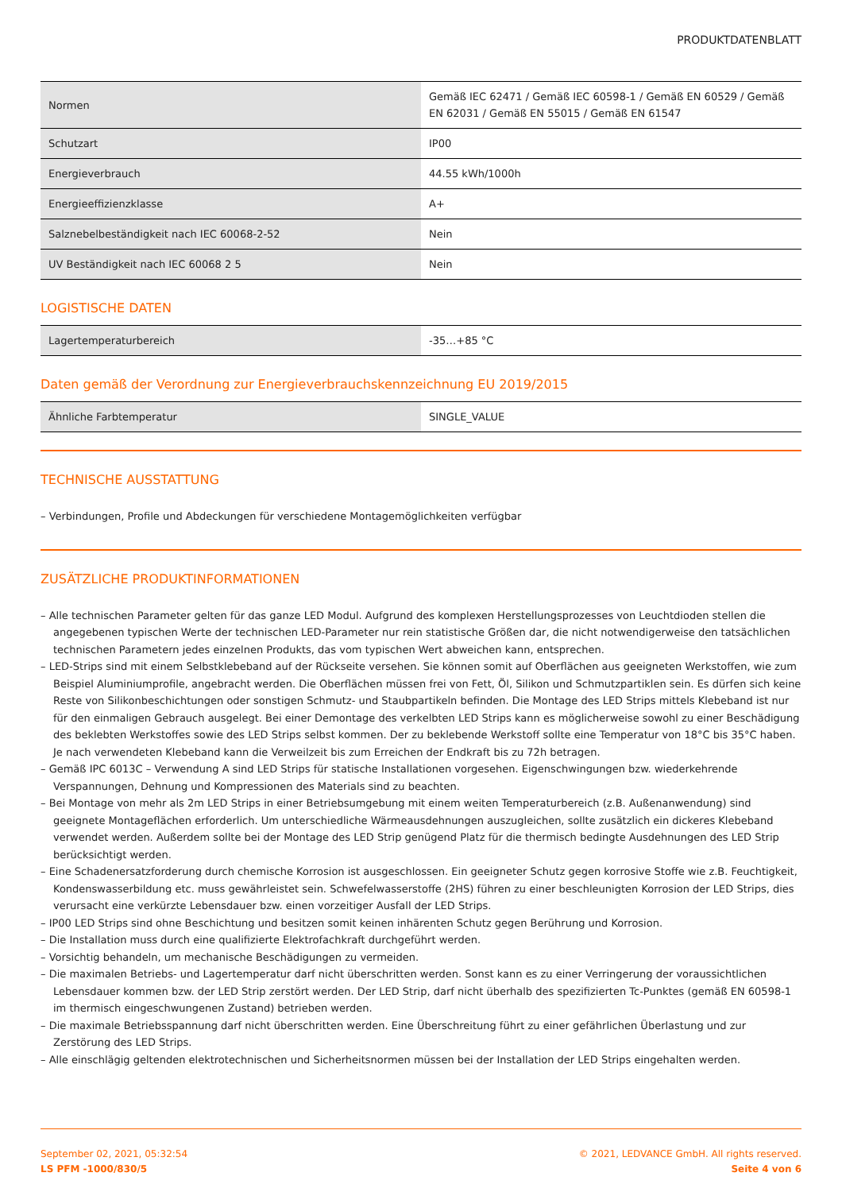PRODUKTDATENBLATT
| Normen | Gemäß IEC 62471 / Gemäß IEC 60598-1 / Gemäß EN 60529 / Gemäß EN 62031 / Gemäß EN 55015 / Gemäß EN 61547 |
| Schutzart | IP00 |
| Energieverbrauch | 44.55 kWh/1000h |
| Energieeffizienzklasse | A+ |
| Salznebelbeständigkeit nach IEC 60068-2-52 | Nein |
| UV Beständigkeit nach IEC 60068 2 5 | Nein |
LOGISTISCHE DATEN
| Lagertemperaturbereich | -35…+85 °C |
Daten gemäß der Verordnung zur Energieverbrauchskennzeichnung EU 2019/2015
| Ähnliche Farbtemperatur | SINGLE_VALUE |
TECHNISCHE AUSSTATTUNG
– Verbindungen, Profile und Abdeckungen für verschiedene Montagemöglichkeiten verfügbar
ZUSÄTZLICHE PRODUKTINFORMATIONEN
– Alle technischen Parameter gelten für das ganze LED Modul. Aufgrund des komplexen Herstellungsprozesses von Leuchtdioden stellen die angegebenen typischen Werte der technischen LED-Parameter nur rein statistische Größen dar, die nicht notwendigerweise den tatsächlichen technischen Parametern jedes einzelnen Produkts, das vom typischen Wert abweichen kann, entsprechen.
– LED-Strips sind mit einem Selbstklebeband auf der Rückseite versehen. Sie können somit auf Oberflächen aus geeigneten Werkstoffen, wie zum Beispiel Aluminiumprofile, angebracht werden. Die Oberflächen müssen frei von Fett, Öl, Silikon und Schmutzpartiklen sein. Es dürfen sich keine Reste von Silikonbeschichtungen oder sonstigen Schmutz- und Staubpartikeln befinden. Die Montage des LED Strips mittels Klebeband ist nur für den einmaligen Gebrauch ausgelegt. Bei einer Demontage des verkelbten LED Strips kann es möglicherweise sowohl zu einer Beschädigung des beklebten Werkstoffes sowie des LED Strips selbst kommen. Der zu beklebende Werkstoff sollte eine Temperatur von 18°C bis 35°C haben. Je nach verwendeten Klebeband kann die Verweilzeit bis zum Erreichen der Endkraft bis zu 72h betragen.
– Gemäß IPC 6013C – Verwendung A sind LED Strips für statische Installationen vorgesehen. Eigenschwingungen bzw. wiederkehrende Verspannungen, Dehnung und Kompressionen des Materials sind zu beachten.
– Bei Montage von mehr als 2m LED Strips in einer Betriebsumgebung mit einem weiten Temperaturbereich (z.B. Außenanwendung) sind geeignete Montageflächen erforderlich. Um unterschiedliche Wärmeausdehnungen auszugleichen, sollte zusätzlich ein dickeres Klebeband verwendet werden. Außerdem sollte bei der Montage des LED Strip genügend Platz für die thermisch bedingte Ausdehnungen des LED Strip berücksichtigt werden.
– Eine Schadenersatzforderung durch chemische Korrosion ist ausgeschlossen. Ein geeigneter Schutz gegen korrosive Stoffe wie z.B. Feuchtigkeit, Kondenswasserbildung etc. muss gewährleistet sein. Schwefelwasserstoffe (2HS) führen zu einer beschleunigten Korrosion der LED Strips, dies verursacht eine verkürzte Lebensdauer bzw. einen vorzeitiger Ausfall der LED Strips.
– IP00 LED Strips sind ohne Beschichtung und besitzen somit keinen inhärenten Schutz gegen Berührung und Korrosion.
– Die Installation muss durch eine qualifizierte Elektrofachkraft durchgeführt werden.
– Vorsichtig behandeln, um mechanische Beschädigungen zu vermeiden.
– Die maximalen Betriebs- und Lagertemperatur darf nicht überschritten werden. Sonst kann es zu einer Verringerung der voraussichtlichen Lebensdauer kommen bzw. der LED Strip zerstört werden. Der LED Strip, darf nicht überhalb des spezifizierten Tc-Punktes (gemäß EN 60598-1 im thermisch eingeschwungenen Zustand) betrieben werden.
– Die maximale Betriebsspannung darf nicht überschritten werden. Eine Überschreitung führt zu einer gefährlichen Überlastung und zur Zerstörung des LED Strips.
– Alle einschlägig geltenden elektrotechnischen und Sicherheitsnormen müssen bei der Installation der LED Strips eingehalten werden.
September 02, 2021, 05:32:54
LS PFM -1000/830/5
© 2021, LEDVANCE GmbH. All rights reserved.
Seite 4 von 6